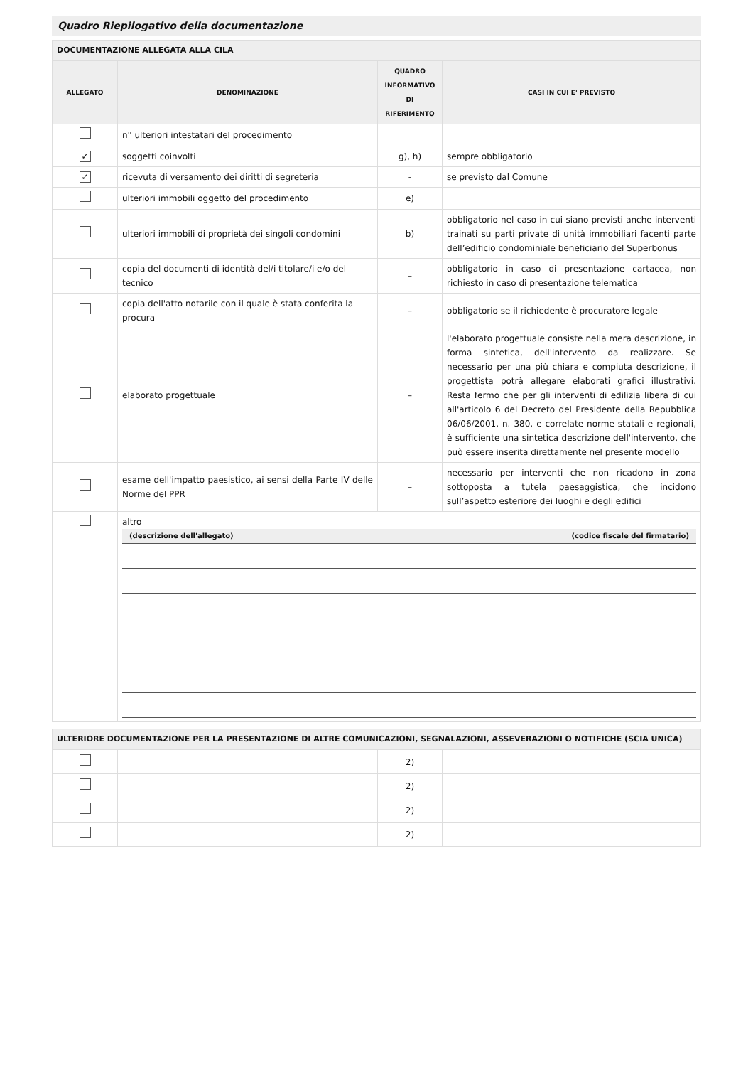Quadro Riepilogativo della documentazione
| DOCUMENTAZIONE ALLEGATA ALLA CILA | | | |
| ALLEGATO | DENOMINAZIONE | QUADRO INFORMATIVO DI RIFERIMENTO | CASI IN CUI E' PREVISTO |
| | n° ulteriori intestatari del procedimento | | |
| ✓ | soggetti coinvolti | g), h) | sempre obbligatorio |
| ✓ | ricevuta di versamento dei diritti di segreteria | - | se previsto dal Comune |
| | ulteriori immobili oggetto del procedimento | e) | |
| | ulteriori immobili di proprietà dei singoli condomini | b) | obbligatorio nel caso in cui siano previsti anche interventi trainati su parti private di unità immobiliari facenti parte dell’edificio condominiale beneficiario del Superbonus |
| | copia del documenti di identità del/i titolare/i e/o del tecnico | – | obbligatorio in caso di presentazione cartacea, non richiesto in caso di presentazione telematica |
| | copia dell'atto notarile con il quale è stata conferita la procura | – | obbligatorio se il richiedente è procuratore legale |
| | elaborato progettuale | – | l'elaborato progettuale consiste nella mera descrizione, in forma sintetica, dell'intervento da realizzare. Se necessario per una più chiara e compiuta descrizione, il progettista potrà allegare elaborati grafici illustrativi. Resta fermo che per gli interventi di edilizia libera di cui all'articolo 6 del Decreto del Presidente della Repubblica 06/06/2001, n. 380, e correlate norme statali e regionali, è sufficiente una sintetica descrizione dell'intervento, che può essere inserita direttamente nel presente modello |
| | esame dell'impatto paesistico, ai sensi della Parte IV delle Norme del PPR | – | necessario per interventi che non ricadono in zona sottoposta a tutela paesaggistica, che incidono sull’aspetto esteriore dei luoghi e degli edifici |
| | altro (descrizione dell'allegato) (codice fiscale del firmatario) | | |
| ULTERIORE DOCUMENTAZIONE PER LA PRESENTAZIONE DI ALTRE COMUNICAZIONI, SEGNALAZIONI, ASSEVERAZIONI O NOTIFICHE (SCIA UNICA) | | | |
| | | 2) | |
| | | 2) | |
| | | 2) | |
| | | 2) | |